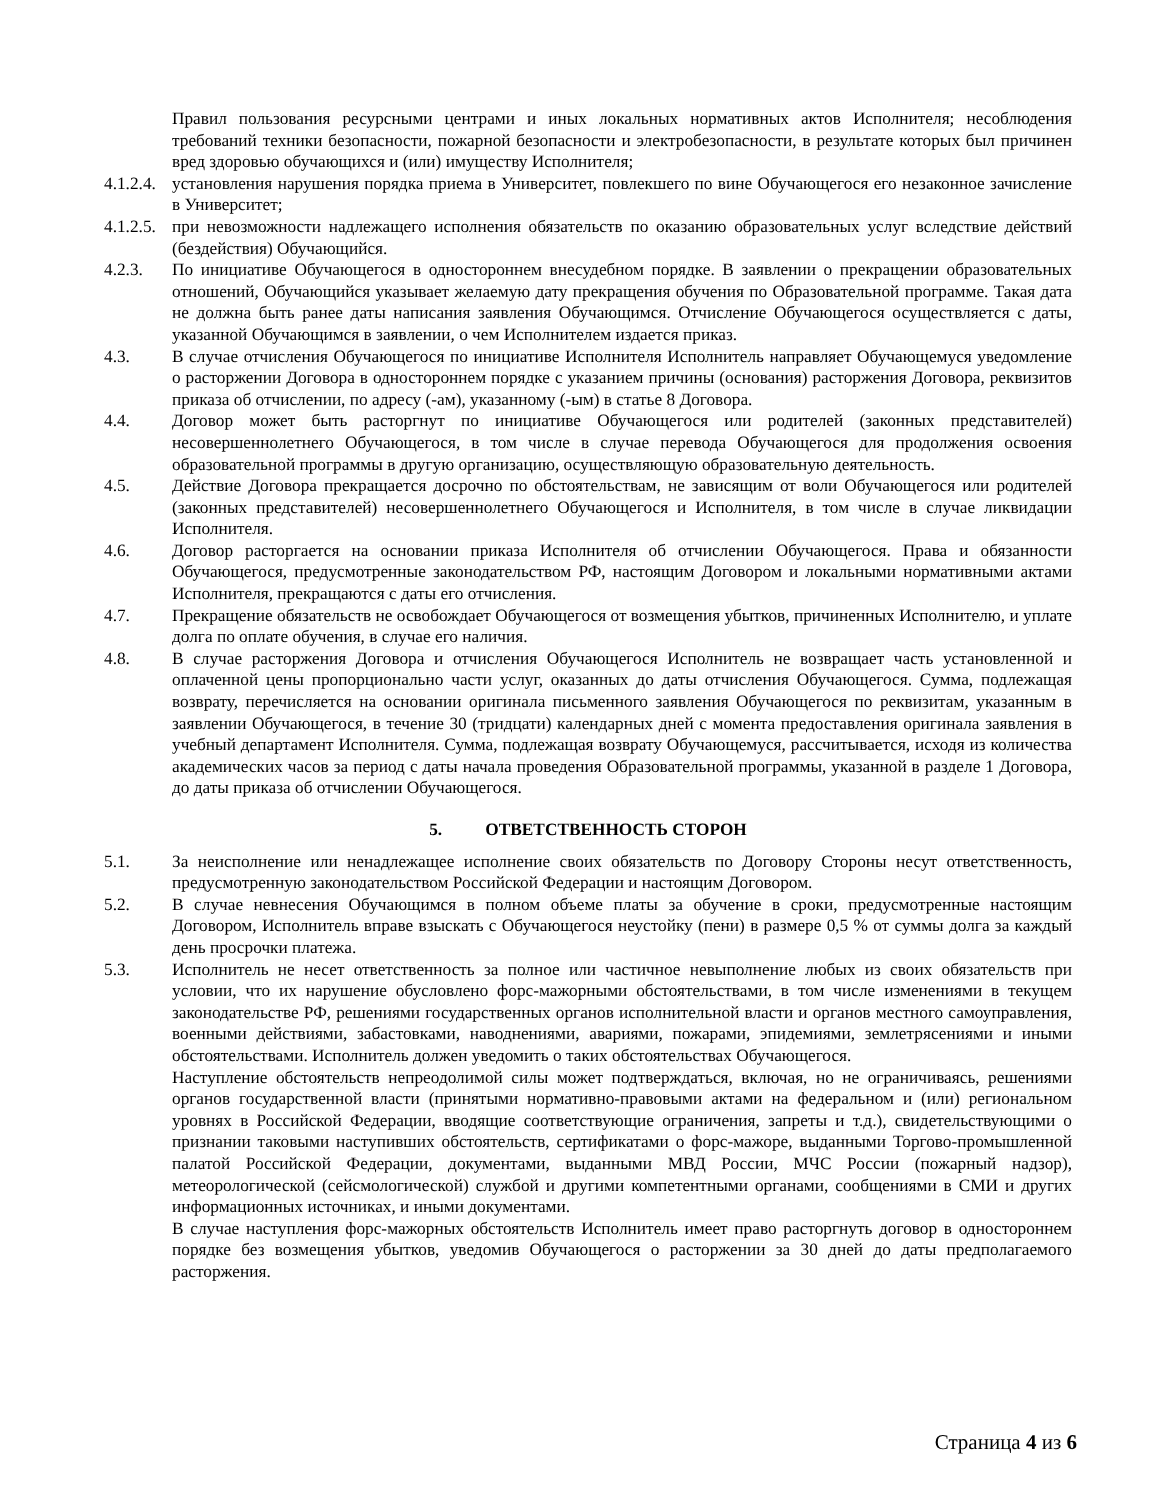Правил пользования ресурсными центрами и иных локальных нормативных актов Исполнителя; несоблюдения требований техники безопасности, пожарной безопасности и электробезопасности, в результате которых был причинен вред здоровью обучающихся и (или) имуществу Исполнителя;
4.1.2.4.
установления нарушения порядка приема в Университет, повлекшего по вине Обучающегося его незаконное зачисление в Университет;
4.1.2.5.
при невозможности надлежащего исполнения обязательств по оказанию образовательных услуг вследствие действий (бездействия) Обучающийся.
4.2.3. По инициативе Обучающегося в одностороннем внесудебном порядке. В заявлении о прекращении образовательных отношений, Обучающийся указывает желаемую дату прекращения обучения по Образовательной программе. Такая дата не должна быть ранее даты написания заявления Обучающимся. Отчисление Обучающегося осуществляется с даты, указанной Обучающимся в заявлении, о чем Исполнителем издается приказ.
4.3. В случае отчисления Обучающегося по инициативе Исполнителя Исполнитель направляет Обучающемуся уведомление о расторжении Договора в одностороннем порядке с указанием причины (основания) расторжения Договора, реквизитов приказа об отчислении, по адресу (-ам), указанному (-ым) в статье 8 Договора.
4.4. Договор может быть расторгнут по инициативе Обучающегося или родителей (законных представителей) несовершеннолетнего Обучающегося, в том числе в случае перевода Обучающегося для продолжения освоения образовательной программы в другую организацию, осуществляющую образовательную деятельность.
4.5. Действие Договора прекращается досрочно по обстоятельствам, не зависящим от воли Обучающегося или родителей (законных представителей) несовершеннолетнего Обучающегося и Исполнителя, в том числе в случае ликвидации Исполнителя.
4.6. Договор расторгается на основании приказа Исполнителя об отчислении Обучающегося. Права и обязанности Обучающегося, предусмотренные законодательством РФ, настоящим Договором и локальными нормативными актами Исполнителя, прекращаются с даты его отчисления.
4.7. Прекращение обязательств не освобождает Обучающегося от возмещения убытков, причиненных Исполнителю, и уплате долга по оплате обучения, в случае его наличия.
4.8. В случае расторжения Договора и отчисления Обучающегося Исполнитель не возвращает часть установленной и оплаченной цены пропорционально части услуг, оказанных до даты отчисления Обучающегося. Сумма, подлежащая возврату, перечисляется на основании оригинала письменного заявления Обучающегося по реквизитам, указанным в заявлении Обучающегося, в течение 30 (тридцати) календарных дней с момента предоставления оригинала заявления в учебный департамент Исполнителя. Сумма, подлежащая возврату Обучающемуся, рассчитывается, исходя из количества академических часов за период с даты начала проведения Образовательной программы, указанной в разделе 1 Договора, до даты приказа об отчислении Обучающегося.
5. ОТВЕТСТВЕННОСТЬ СТОРОН
5.1. За неисполнение или ненадлежащее исполнение своих обязательств по Договору Стороны несут ответственность, предусмотренную законодательством Российской Федерации и настоящим Договором.
5.2. В случае невнесения Обучающимся в полном объеме платы за обучение в сроки, предусмотренные настоящим Договором, Исполнитель вправе взыскать с Обучающегося неустойку (пени) в размере 0,5 % от суммы долга за каждый день просрочки платежа.
5.3. Исполнитель не несет ответственность за полное или частичное невыполнение любых из своих обязательств при условии, что их нарушение обусловлено форс-мажорными обстоятельствами, в том числе изменениями в текущем законодательстве РФ, решениями государственных органов исполнительной власти и органов местного самоуправления, военными действиями, забастовками, наводнениями, авариями, пожарами, эпидемиями, землетрясениями и иными обстоятельствами. Исполнитель должен уведомить о таких обстоятельствах Обучающегося.
Наступление обстоятельств непреодолимой силы может подтверждаться, включая, но не ограничиваясь, решениями органов государственной власти (принятыми нормативно-правовыми актами на федеральном и (или) региональном уровнях в Российской Федерации, вводящие соответствующие ограничения, запреты и т.д.), свидетельствующими о признании таковыми наступивших обстоятельств, сертификатами о форс-мажоре, выданными Торгово-промышленной палатой Российской Федерации, документами, выданными МВД России, МЧС России (пожарный надзор), метеорологической (сейсмологической) службой и другими компетентными органами, сообщениями в СМИ и других информационных источниках, и иными документами.
В случае наступления форс-мажорных обстоятельств Исполнитель имеет право расторгнуть договор в одностороннем порядке без возмещения убытков, уведомив Обучающегося о расторжении за 30 дней до даты предполагаемого расторжения.
Страница 4 из 6